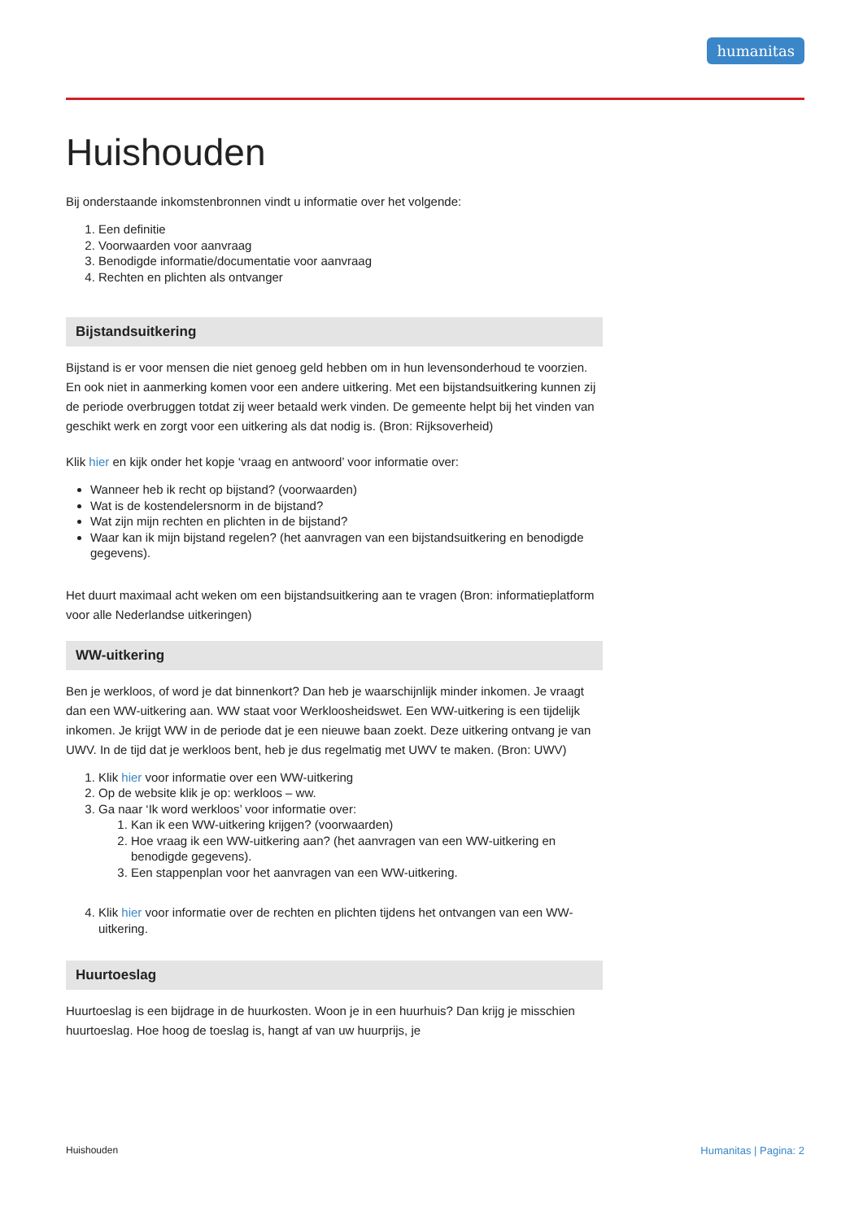humanitas
Huishouden
Bij onderstaande inkomstenbronnen vindt u informatie over het volgende:
1. Een definitie
2. Voorwaarden voor aanvraag
3. Benodigde informatie/documentatie voor aanvraag
4. Rechten en plichten als ontvanger
Bijstandsuitkering
Bijstand is er voor mensen die niet genoeg geld hebben om in hun levensonderhoud te voorzien. En ook niet in aanmerking komen voor een andere uitkering. Met een bijstandsuitkering kunnen zij de periode overbruggen totdat zij weer betaald werk vinden. De gemeente helpt bij het vinden van geschikt werk en zorgt voor een uitkering als dat nodig is. (Bron: Rijksoverheid)
Klik hier en kijk onder het kopje ‘vraag en antwoord’ voor informatie over:
Wanneer heb ik recht op bijstand? (voorwaarden)
Wat is de kostendelersnorm in de bijstand?
Wat zijn mijn rechten en plichten in de bijstand?
Waar kan ik mijn bijstand regelen? (het aanvragen van een bijstandsuitkering en benodigde gegevens).
Het duurt maximaal acht weken om een bijstandsuitkering aan te vragen (Bron: informatieplatform voor alle Nederlandse uitkeringen)
WW-uitkering
Ben je werkloos, of word je dat binnenkort? Dan heb je waarschijnlijk minder inkomen. Je vraagt dan een WW-uitkering aan. WW staat voor Werkloosheidswet. Een WW-uitkering is een tijdelijk inkomen. Je krijgt WW in de periode dat je een nieuwe baan zoekt. Deze uitkering ontvang je van UWV. In de tijd dat je werkloos bent, heb je dus regelmatig met UWV te maken. (Bron: UWV)
1. Klik hier voor informatie over een WW-uitkering
2. Op de website klik je op: werkloos – ww.
3. Ga naar ‘Ik word werkloos’ voor informatie over:
1. Kan ik een WW-uitkering krijgen? (voorwaarden)
2. Hoe vraag ik een WW-uitkering aan? (het aanvragen van een WW-uitkering en benodigde gegevens).
3. Een stappenplan voor het aanvragen van een WW-uitkering.
4. Klik hier voor informatie over de rechten en plichten tijdens het ontvangen van een WW-uitkering.
Huurtoeslag
Huurtoeslag is een bijdrage in de huurkosten. Woon je in een huurhuis? Dan krijg je misschien huurtoeslag. Hoe hoog de toeslag is, hangt af van uw huurprijs, je
Huishouden Humanitas | Pagina: 2